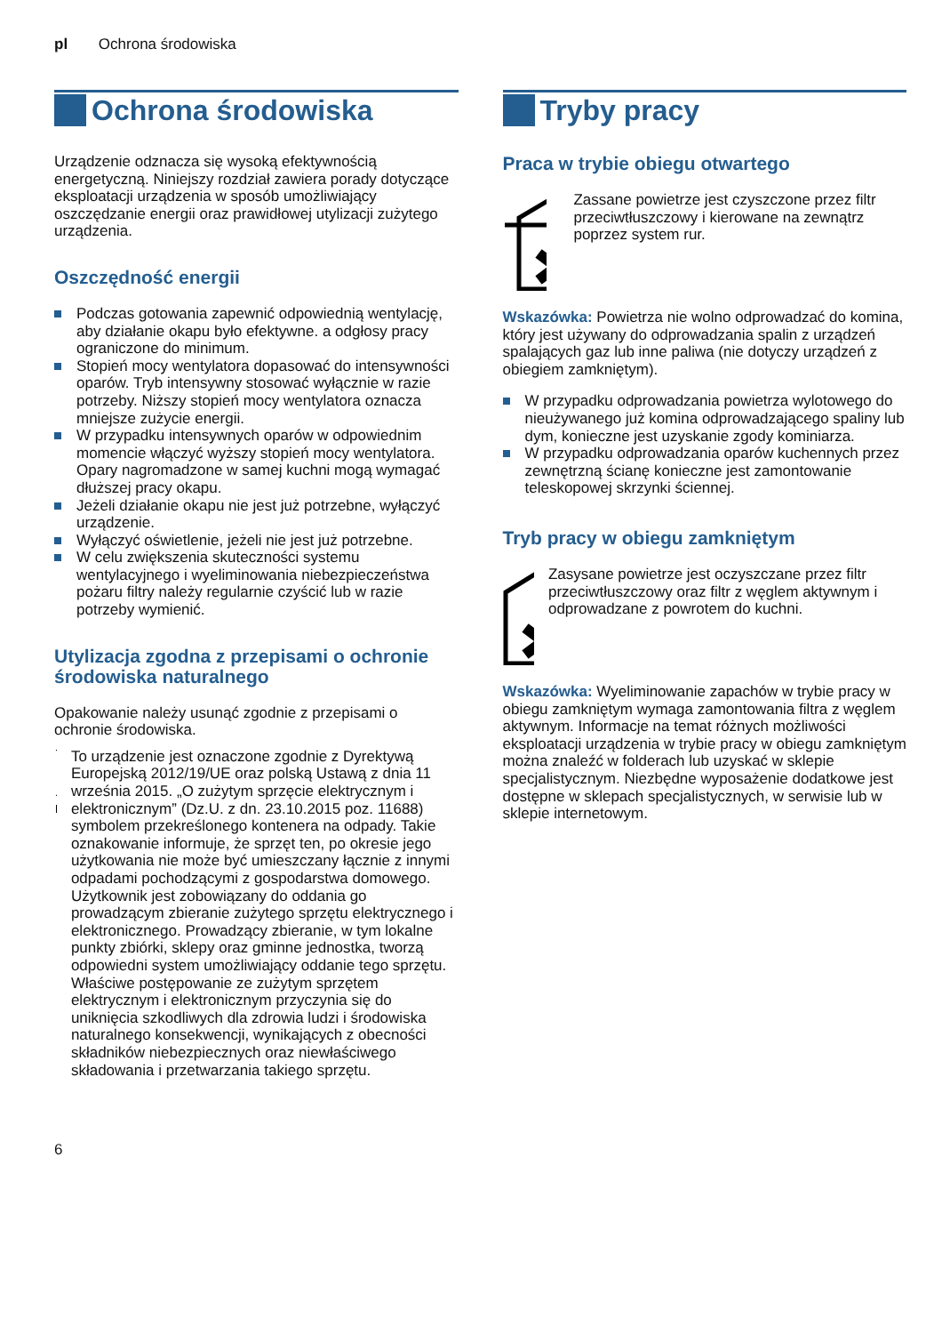pl Ochrona środowiska
Ochrona środowiska
Urządzenie odznacza się wysoką efektywnością energetyczną. Niniejszy rozdział zawiera porady dotyczące eksploatacji urządzenia w sposób umożliwiający oszczędzanie energii oraz prawidłowej utylizacji zużytego urządzenia.
Oszczędność energii
Podczas gotowania zapewnić odpowiednią wentylację, aby działanie okapu było efektywne. a odgłosy pracy ograniczone do minimum.
Stopień mocy wentylatora dopasować do intensywności oparów. Tryb intensywny stosować wyłącznie w razie potrzeby. Niższy stopień mocy wentylatora oznacza mniejsze zużycie energii.
W przypadku intensywnych oparów w odpowiednim momencie włączyć wyższy stopień mocy wentylatora. Opary nagromadzone w samej kuchni mogą wymagać dłuższej pracy okapu.
Jeżeli działanie okapu nie jest już potrzebne, wyłączyć urządzenie.
Wyłączyć oświetlenie, jeżeli nie jest już potrzebne.
W celu zwiększenia skuteczności systemu wentylacyjnego i wyeliminowania niebezpieczeństwa pożaru filtry należy regularnie czyścić lub w razie potrzeby wymienić.
Utylizacja zgodna z przepisami o ochronie środowiska naturalnego
Opakowanie należy usunąć zgodnie z przepisami o ochronie środowiska.
To urządzenie jest oznaczone zgodnie z Dyrektywą Europejską 2012/19/UE oraz polską Ustawą z dnia 11 września 2015. „O zużytym sprzęcie elektrycznym i elektronicznym” (Dz.U. z dn. 23.10.2015 poz. 11688) symbolem przekreślonego kontenera na odpady. Takie oznakowanie informuje, że sprzęt ten, po okresie jego użytkowania nie może być umieszczany łącznie z innymi odpadami pochodzącymi z gospodarstwa domowego. Użytkownik jest zobowiązany do oddania go prowadzącym zbieranie zużytego sprzętu elektrycznego i elektronicznego. Prowadzący zbieranie, w tym lokalne punkty zbiórki, sklepy oraz gminne jednostka, tworzą odpowiedni system umożliwiający oddanie tego sprzętu. Właściwe postępowanie ze zużytym sprzętem elektrycznym i elektronicznym przyczynia się do uniknięcia szkodliwych dla zdrowia ludzi i środowiska naturalnego konsekwencji, wynikających z obecności składników niebezpiecznych oraz niewłaściwego składowania i przetwarzania takiego sprzętu.
Tryby pracy
Praca w trybie obiegu otwartego
Zassane powietrze jest czyszczone przez filtr przeciwtłuszczowy i kierowane na zewnątrz poprzez system rur.
Wskazówka: Powietrza nie wolno odprowadzać do komina, który jest używany do odprowadzania spalin z urządzeń spalających gaz lub inne paliwa (nie dotyczy urządzeń z obiegiem zamkniętym).
W przypadku odprowadzania powietrza wylotowego do nieużywanego już komina odprowadzającego spaliny lub dym, konieczne jest uzyskanie zgody kominiarza.
W przypadku odprowadzania oparów kuchennych przez zewnętrzną ścianę konieczne jest zamontowanie teleskopowej skrzynki ściennej.
Tryb pracy w obiegu zamkniętym
Zasysane powietrze jest oczyszczane przez filtr przeciwtłuszczowy oraz filtr z węglem aktywnym i odprowadzane z powrotem do kuchni.
Wskazówka: Wyeliminowanie zapachów w trybie pracy w obiegu zamkniętym wymaga zamontowania filtra z węglem aktywnym. Informacje na temat różnych możliwości eksploatacji urządzenia w trybie pracy w obiegu zamkniętym można znaleźć w folderach lub uzyskać w sklepie specjalistycznym. Niezbędne wyposażenie dodatkowe jest dostępne w sklepach specjalistycznych, w serwisie lub w sklepie internetowym.
6